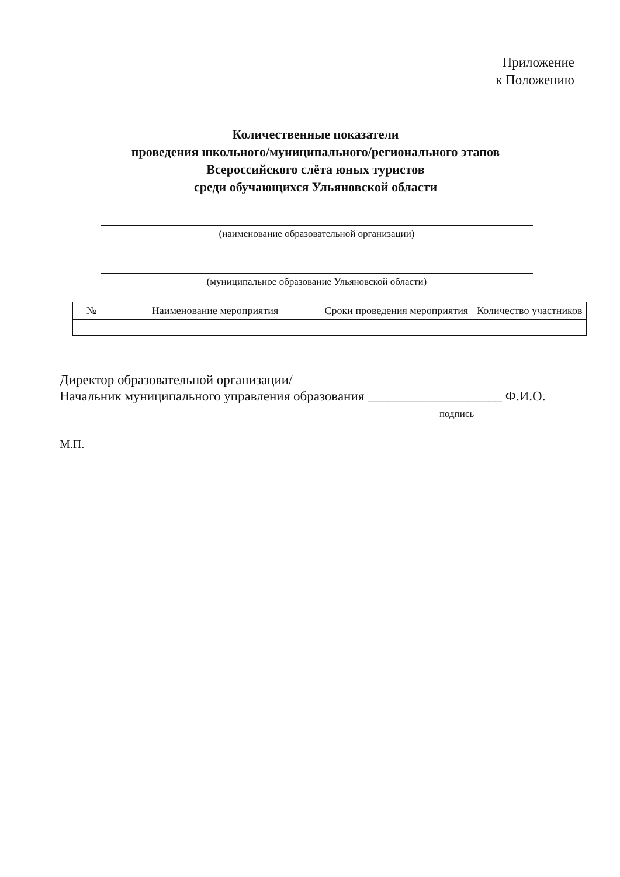Приложение
к Положению
Количественные показатели
проведения школьного/муниципального/регионального этапов
Всероссийского слёта юных туристов
среди обучающихся Ульяновской области
(наименование образовательной организации)
(муниципальное образование Ульяновской области)
| № | Наименование мероприятия | Сроки проведения мероприятия | Количество участников |
| --- | --- | --- | --- |
Директор образовательной организации/
Начальник муниципального управления образования ____________________ Ф.И.О.
подпись
М.П.